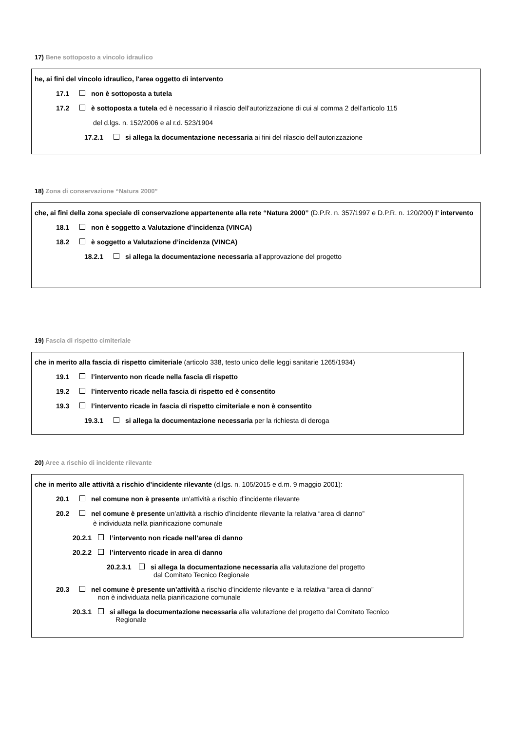17) Bene sottoposto a vincolo idraulico
he, ai fini del vincolo idraulico, l'area oggetto di intervento
17.1 non è sottoposta a tutela
17.2 è sottoposta a tutela ed è necessario il rilascio dell’autorizzazione di cui al comma 2 dell’articolo 115
del d.lgs. n. 152/2006 e al r.d. 523/1904
17.2.1 si allega la documentazione necessaria ai fini del rilascio dell’autorizzazione
18) Zona di conservazione “Natura 2000”
che, ai fini della zona speciale di conservazione appartenente alla rete “Natura 2000” (D.P.R. n. 357/1997 e D.P.R. n. 120/200) l’ intervento
18.1 non è soggetto a Valutazione d’incidenza (VINCA)
18.2 è soggetto a Valutazione d’incidenza (VINCA)
18.2.1 si allega la documentazione necessaria all'approvazione del progetto
19) Fascia di rispetto cimiteriale
che in merito alla fascia di rispetto cimiteriale (articolo 338, testo unico delle leggi sanitarie 1265/1934)
19.1 l’intervento non ricade nella fascia di rispetto
19.2 l’intervento ricade nella fascia di rispetto ed è consentito
19.3 l’intervento ricade in fascia di rispetto cimiteriale e non è consentito
19.3.1 si allega la documentazione necessaria per la richiesta di deroga
20) Aree a rischio di incidente rilevante
che in merito alle attività a rischio d’incidente rilevante (d.lgs. n. 105/2015 e d.m. 9 maggio 2001):
20.1 nel comune non è presente un’attività a rischio d’incidente rilevante
20.2 nel comune è presente un’attività a rischio d’incidente rilevante la relativa “area di danno”
è individuata nella pianificazione comunale
20.2.1 l’intervento non ricade nell’area di danno
20.2.2 l’intervento ricade in area di danno
20.2.3.1 si allega la documentazione necessaria alla valutazione del progetto
dal Comitato Tecnico Regionale
20.3 nel comune è presente un’attività a rischio d’incidente rilevante e la relativa “area di danno”
non è individuata nella pianificazione comunale
20.3.1 si allega la documentazione necessaria alla valutazione del progetto dal Comitato Tecnico
Regionale